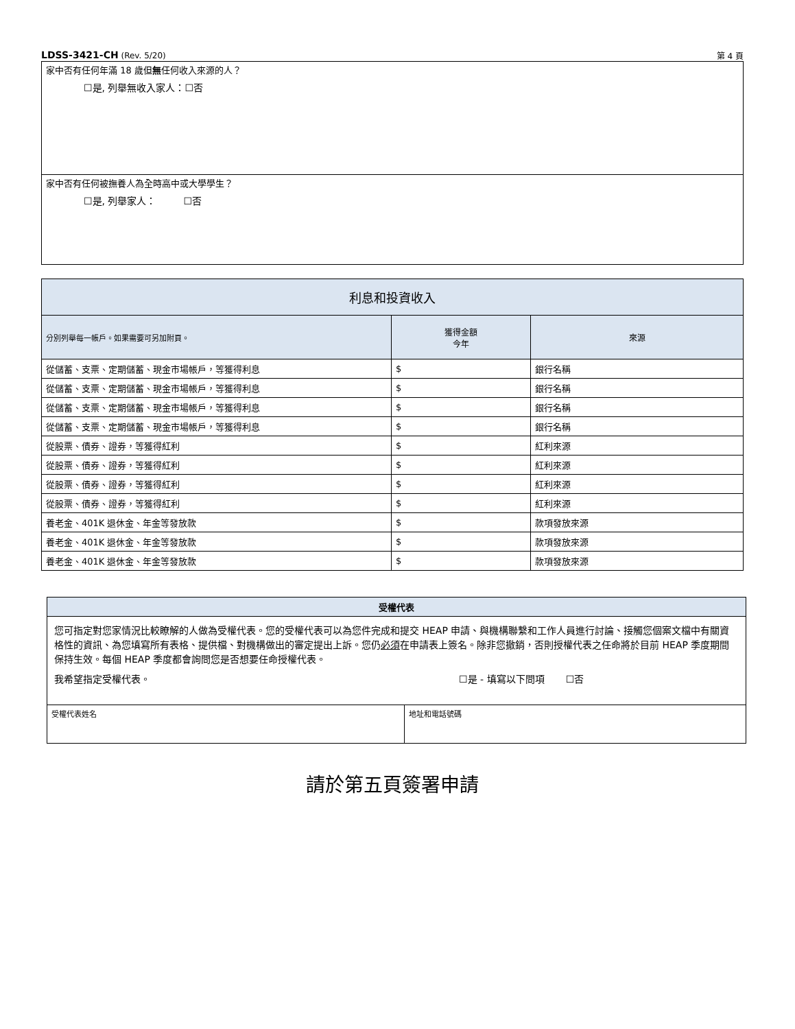LDSS-3421-CH (Rev. 5/20) 第 4 頁
家中否有任何年滿 18 歲但無任何收入來源的人？
☐是, 列舉無收入家人：☐否
家中否有任何被撫養人為全時高中或大學學生？
☐是, 列舉家人： ☐否
| 利息和投資收入 | | |
| --- | --- | --- |
| 分別列舉每一帳戶。如果需要可另加附頁。 | 獲得金額 今年 | 來源 |
| 從儲蓄、支票、定期儲蓄、現金市場帳戶，等獲得利息 | $ | 銀行名稱 |
| 從儲蓄、支票、定期儲蓄、現金市場帳戶，等獲得利息 | $ | 銀行名稱 |
| 從儲蓄、支票、定期儲蓄、現金市場帳戶，等獲得利息 | $ | 銀行名稱 |
| 從儲蓄、支票、定期儲蓄、現金市場帳戶，等獲得利息 | $ | 銀行名稱 |
| 從股票、債券、證券，等獲得紅利 | $ | 紅利來源 |
| 從股票、債券、證券，等獲得紅利 | $ | 紅利來源 |
| 從股票、債券、證券，等獲得紅利 | $ | 紅利來源 |
| 從股票、債券、證券，等獲得紅利 | $ | 紅利來源 |
| 養老金、401K 退休金、年金等發放款 | $ | 款項發放來源 |
| 養老金、401K 退休金、年金等發放款 | $ | 款項發放來源 |
| 養老金、401K 退休金、年金等發放款 | $ | 款項發放來源 |
| 受權代表 | |
| --- | --- |
| 您可指定對您家情況比較瞭解的人做為受權代表。您的受權代表可以為您件完成和提交 HEAP 申請、與機構聯繫和工作人員進行討論、接觸您個案文檔中有關資格性的資訊、為您填寫所有表格、提供檔、對機構做出的審定提出上訴。您仍 必須 在申請表上簽名。除非您撤銷，否則授權代表之任命將於目前 HEAP 季度期間保持生效。每個 HEAP 季度都會詢問您是否想要任命授權代表。 我希望指定受權代表。 ☐是 - 填寫以下問項 ☐否 | |
| 受權代表姓名 | 地址和電話號碼 |
請於第五頁簽署申請